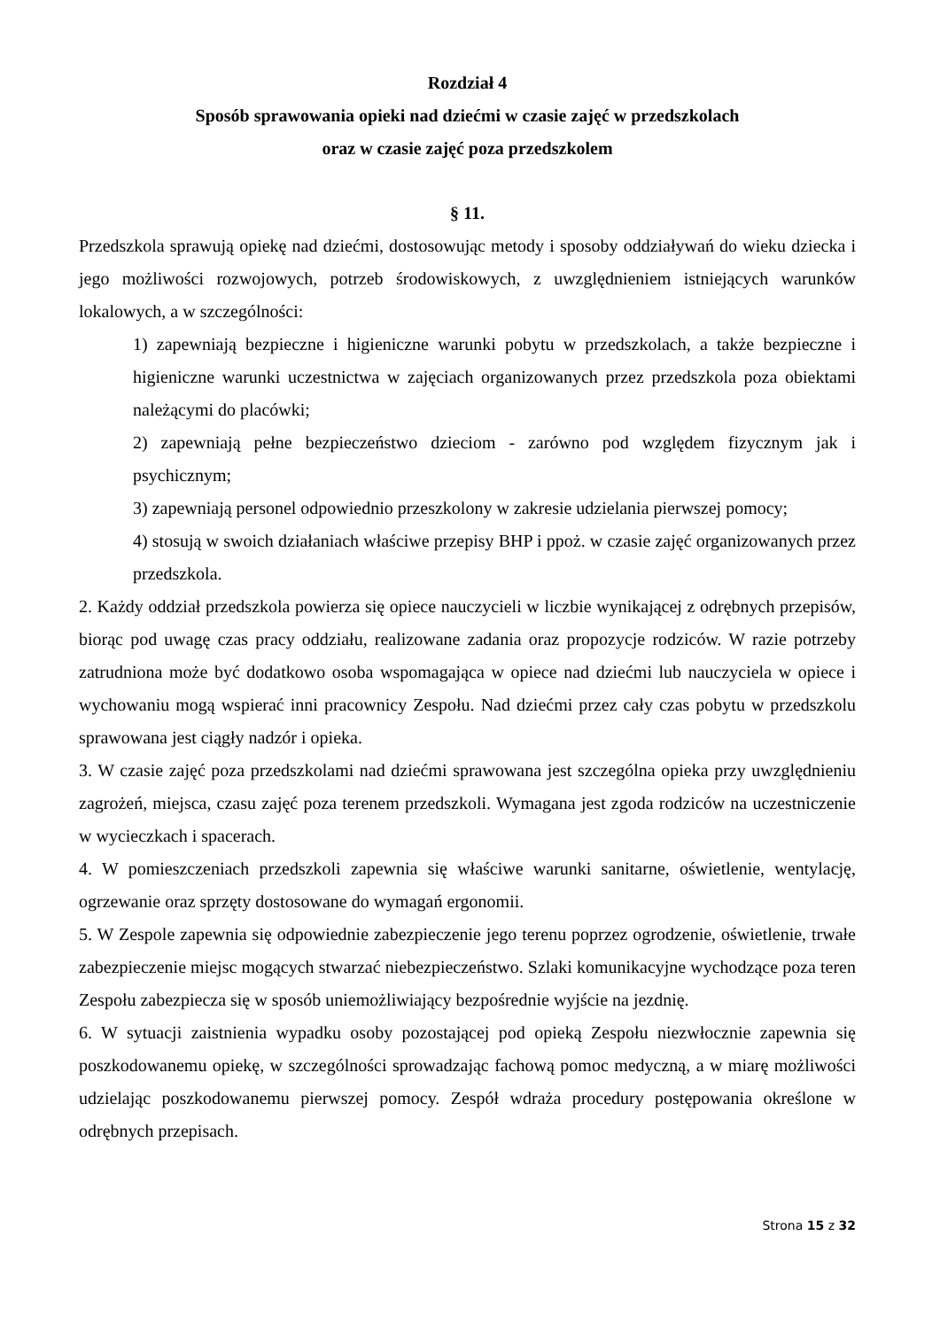Rozdział 4
Sposób sprawowania opieki nad dziećmi w czasie zajęć w przedszkolach
oraz w czasie zajęć poza przedszkolem
§ 11.
Przedszkola sprawują opiekę nad dziećmi, dostosowując metody i sposoby oddziaływań do wieku dziecka i jego możliwości rozwojowych, potrzeb środowiskowych, z uwzględnieniem istniejących warunków lokalowych, a w szczególności:
1) zapewniają bezpieczne i higieniczne warunki pobytu w przedszkolach, a także bezpieczne i higieniczne warunki uczestnictwa w zajęciach organizowanych przez przedszkola poza obiektami należącymi do placówki;
2) zapewniają pełne bezpieczeństwo dzieciom - zarówno pod względem fizycznym jak i psychicznym;
3) zapewniają personel odpowiednio przeszkolony w zakresie udzielania pierwszej pomocy;
4) stosują w swoich działaniach właściwe przepisy BHP i ppoż. w czasie zajęć organizowanych przez przedszkola.
2. Każdy oddział przedszkola powierza się opiece nauczycieli w liczbie wynikającej z odrębnych przepisów, biorąc pod uwagę czas pracy oddziału, realizowane zadania oraz propozycje rodziców. W razie potrzeby zatrudniona może być dodatkowo osoba wspomagająca w opiece nad dziećmi lub nauczyciela w opiece i wychowaniu mogą wspierać inni pracownicy Zespołu. Nad dziećmi przez cały czas pobytu w przedszkolu sprawowana jest ciągły nadzór i opieka.
3. W czasie zajęć poza przedszkolami nad dziećmi sprawowana jest szczególna opieka przy uwzględnieniu zagrożeń, miejsca, czasu zajęć poza terenem przedszkoli. Wymagana jest zgoda rodziców na uczestniczenie w wycieczkach i spacerach.
4. W pomieszczeniach przedszkoli zapewnia się właściwe warunki sanitarne, oświetlenie, wentylację, ogrzewanie oraz sprzęty dostosowane do wymagań ergonomii.
5. W Zespole zapewnia się odpowiednie zabezpieczenie jego terenu poprzez ogrodzenie, oświetlenie, trwałe zabezpieczenie miejsc mogących stwarzać niebezpieczeństwo. Szlaki komunikacyjne wychodzące poza teren Zespołu zabezpiecza się w sposób uniemożliwiający bezpośrednie wyjście na jezdnię.
6. W sytuacji zaistnienia wypadku osoby pozostającej pod opieką Zespołu niezwłocznie zapewnia się poszkodowanemu opiekę, w szczególności sprowadzając fachową pomoc medyczną, a w miarę możliwości udzielając poszkodowanemu pierwszej pomocy. Zespół wdraża procedury postępowania określone w odrębnych przepisach.
Strona 15 z 32